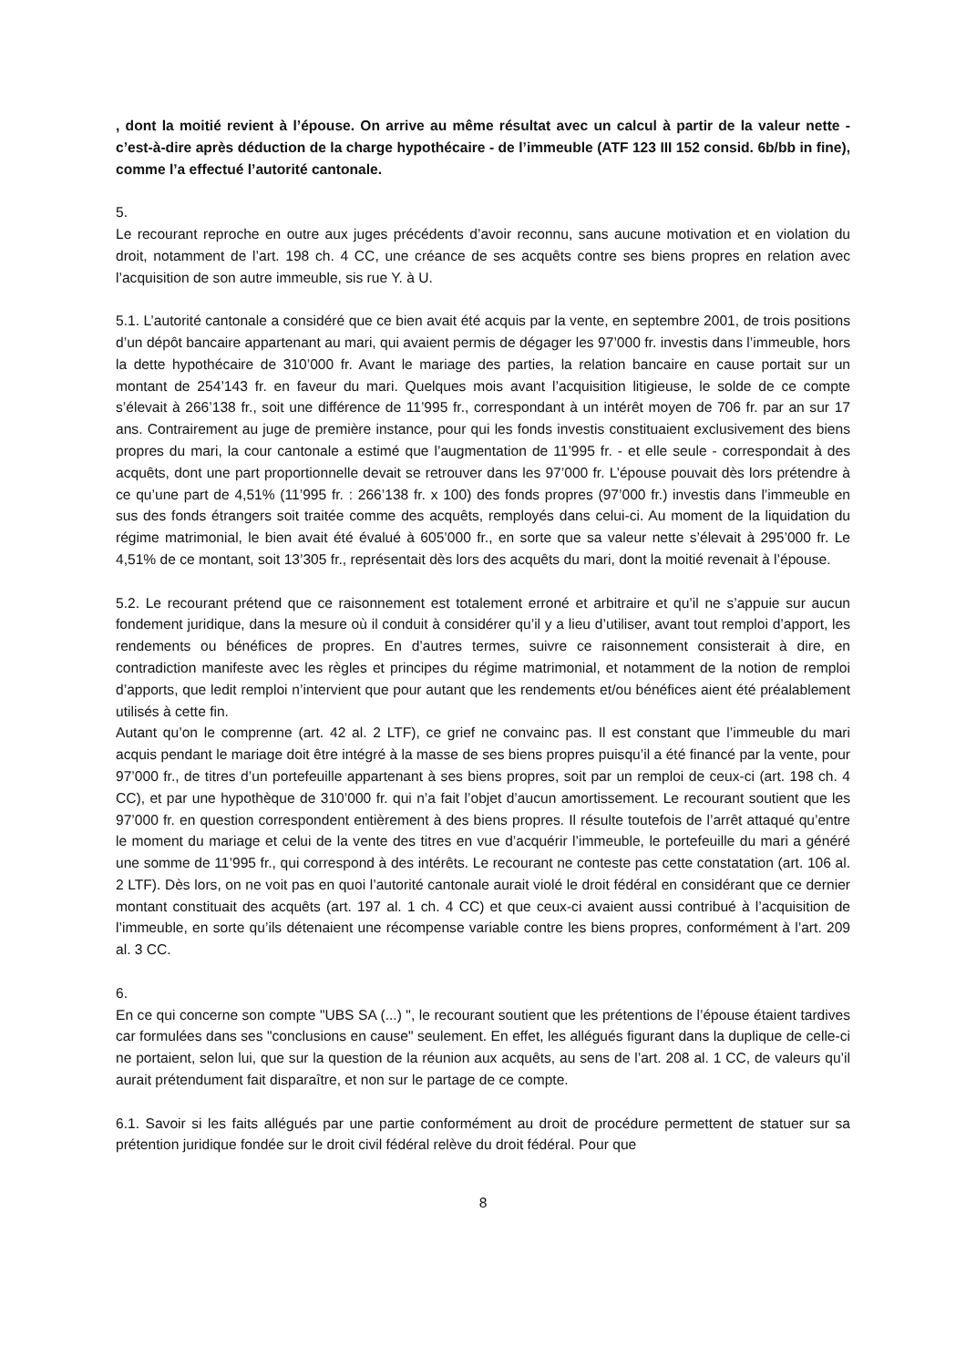, dont la moitié revient à l’épouse. On arrive au même résultat avec un calcul à partir de la valeur nette - c’est-à-dire après déduction de la charge hypothécaire - de l’immeuble (ATF 123 III 152 consid. 6b/bb in fine), comme l’a effectué l’autorité cantonale.
5.
Le recourant reproche en outre aux juges précédents d’avoir reconnu, sans aucune motivation et en violation du droit, notamment de l’art. 198 ch. 4 CC, une créance de ses acquêts contre ses biens propres en relation avec l’acquisition de son autre immeuble, sis rue Y. à U.
5.1. L’autorité cantonale a considéré que ce bien avait été acquis par la vente, en septembre 2001, de trois positions d’un dépôt bancaire appartenant au mari, qui avaient permis de dégager les 97’000 fr. investis dans l’immeuble, hors la dette hypothécaire de 310’000 fr. Avant le mariage des parties, la relation bancaire en cause portait sur un montant de 254’143 fr. en faveur du mari. Quelques mois avant l’acquisition litigieuse, le solde de ce compte s’élevait à 266’138 fr., soit une différence de 11’995 fr., correspondant à un intérêt moyen de 706 fr. par an sur 17 ans. Contrairement au juge de première instance, pour qui les fonds investis constituaient exclusivement des biens propres du mari, la cour cantonale a estimé que l’augmentation de 11’995 fr. - et elle seule - correspondait à des acquêts, dont une part proportionnelle devait se retrouver dans les 97’000 fr. L’épouse pouvait dès lors prétendre à ce qu’une part de 4,51% (11’995 fr. : 266’138 fr. x 100) des fonds propres (97’000 fr.) investis dans l’immeuble en sus des fonds étrangers soit traitée comme des acquêts, remployés dans celui-ci. Au moment de la liquidation du régime matrimonial, le bien avait été évalué à 605’000 fr., en sorte que sa valeur nette s’élevait à 295’000 fr. Le 4,51% de ce montant, soit 13’305 fr., représentait dès lors des acquêts du mari, dont la moitié revenait à l’épouse.
5.2. Le recourant prétend que ce raisonnement est totalement erroné et arbitraire et qu’il ne s’appuie sur aucun fondement juridique, dans la mesure où il conduit à considérer qu’il y a lieu d’utiliser, avant tout remploi d’apport, les rendements ou bénéfices de propres. En d’autres termes, suivre ce raisonnement consisterait à dire, en contradiction manifeste avec les règles et principes du régime matrimonial, et notamment de la notion de remploi d’apports, que ledit remploi n’intervient que pour autant que les rendements et/ou bénéfices aient été préalablement utilisés à cette fin.
Autant qu’on le comprenne (art. 42 al. 2 LTF), ce grief ne convainc pas. Il est constant que l’immeuble du mari acquis pendant le mariage doit être intégré à la masse de ses biens propres puisqu’il a été financé par la vente, pour 97’000 fr., de titres d’un portefeuille appartenant à ses biens propres, soit par un remploi de ceux-ci (art. 198 ch. 4 CC), et par une hypothèque de 310’000 fr. qui n’a fait l’objet d’aucun amortissement. Le recourant soutient que les 97’000 fr. en question correspondent entièrement à des biens propres. Il résulte toutefois de l’arrêt attaqué qu’entre le moment du mariage et celui de la vente des titres en vue d’acquérir l’immeuble, le portefeuille du mari a généré une somme de 11’995 fr., qui correspond à des intérêts. Le recourant ne conteste pas cette constatation (art. 106 al. 2 LTF). Dès lors, on ne voit pas en quoi l’autorité cantonale aurait violé le droit fédéral en considérant que ce dernier montant constituait des acquêts (art. 197 al. 1 ch. 4 CC) et que ceux-ci avaient aussi contribué à l’acquisition de l’immeuble, en sorte qu’ils détenaient une récompense variable contre les biens propres, conformément à l’art. 209 al. 3 CC.
6.
En ce qui concerne son compte "UBS SA (...) ", le recourant soutient que les prétentions de l’épouse étaient tardives car formulées dans ses "conclusions en cause" seulement. En effet, les allégués figurant dans la duplique de celle-ci ne portaient, selon lui, que sur la question de la réunion aux acquêts, au sens de l’art. 208 al. 1 CC, de valeurs qu’il aurait prétendument fait disparaître, et non sur le partage de ce compte.
6.1. Savoir si les faits allégués par une partie conformément au droit de procédure permettent de statuer sur sa prétention juridique fondée sur le droit civil fédéral relève du droit fédéral. Pour que
8